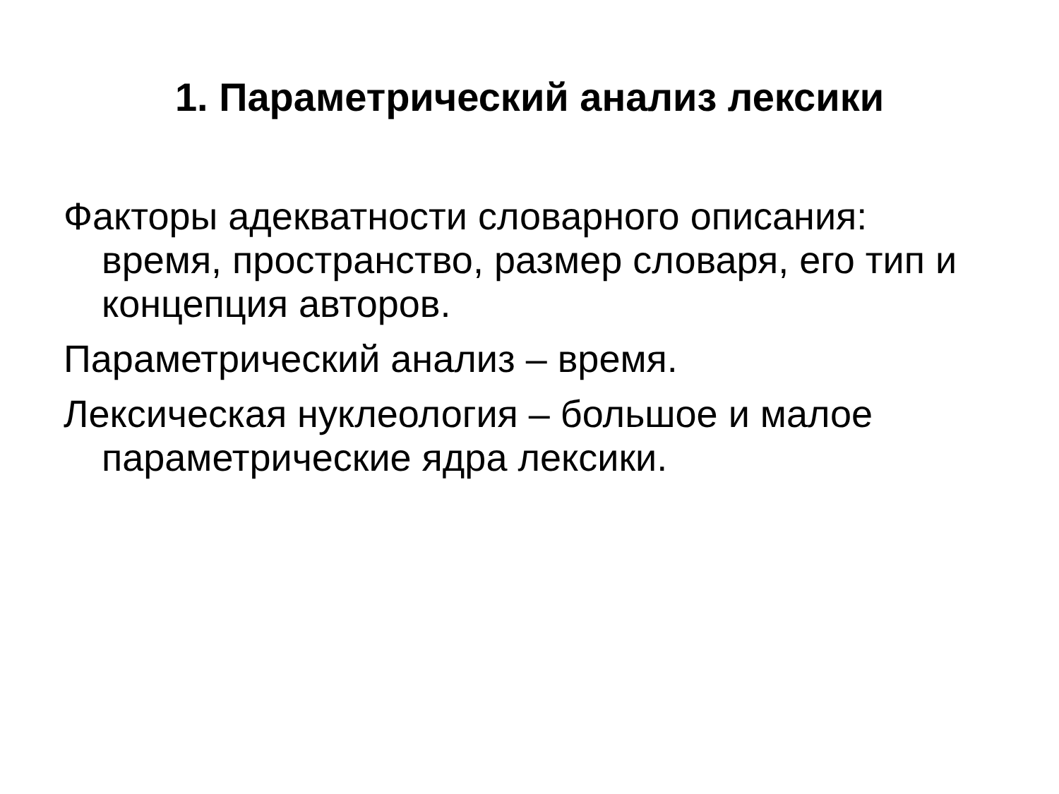1. Параметрический анализ лексики
Факторы адекватности словарного описания: время, пространство, размер словаря, его тип и концепция авторов.
Параметрический анализ – время.
Лексическая нуклеология – большое и малое параметрические ядра лексики.